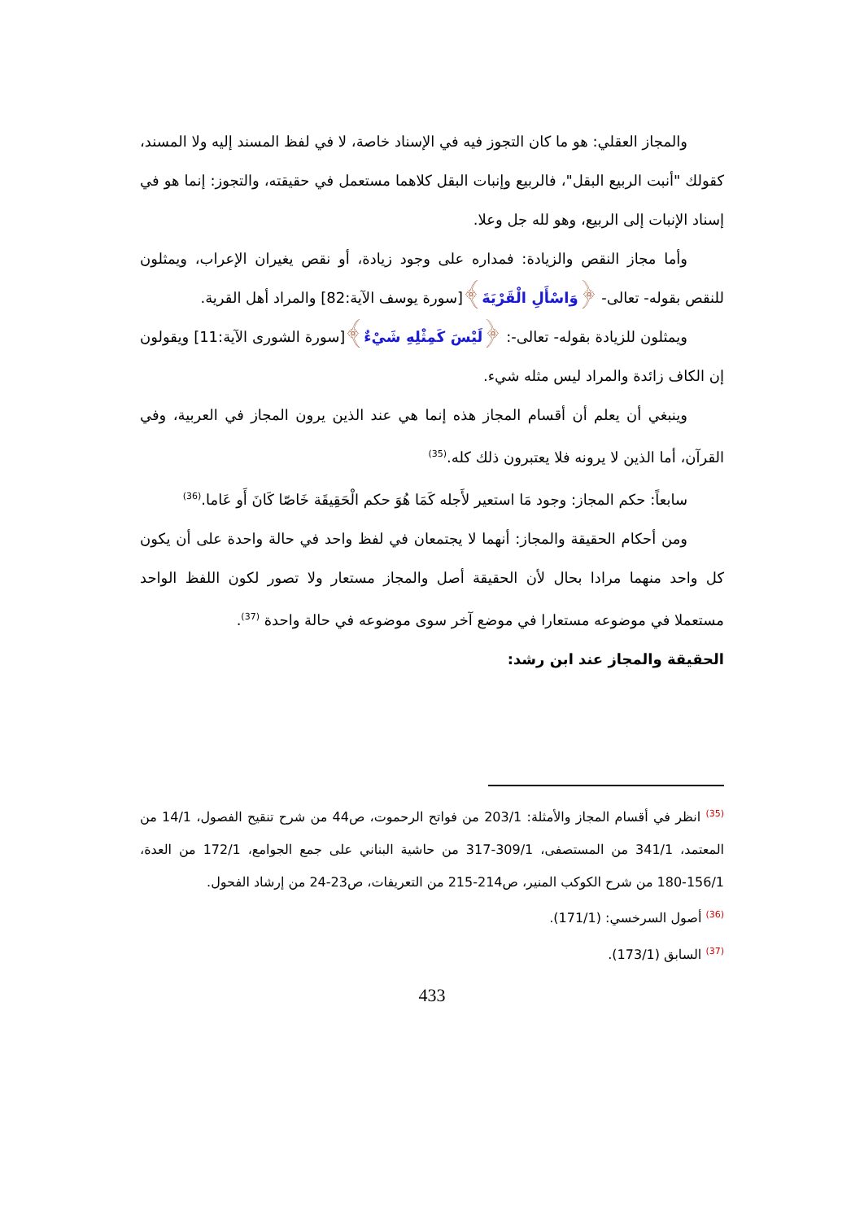والمجاز العقلي: هو ما كان التجوز فيه في الإسناد خاصة، لا في لفظ المسند إليه ولا المسند، كقولك "أنبت الربيع البقل"، فالربيع وإنبات البقل كلاهما مستعمل في حقيقته، والتجوز: إنما هو في إسناد الإنبات إلى الربيع، وهو لله جل وعلا.
وأما مجاز النقص والزيادة: فمداره على وجود زيادة، أو نقص يغيران الإعراب، ويمثلون للنقص بقوله- تعالى- ﴿وَاسْأَلِ الْقَرْيَةَ﴾[سورة يوسف الآية:82] والمراد أهل القرية.
ويمثلون للزيادة بقوله- تعالى-: ﴿لَيْسَ كَمِثْلِهِ شَيْءٌ﴾[سورة الشورى الآية:11] ويقولون إن الكاف زائدة والمراد ليس مثله شيء.
وينبغي أن يعلم أن أقسام المجاز هذه إنما هي عند الذين يرون المجاز في العربية، وفي القرآن، أما الذين لا يرونه فلا يعتبرون ذلك كله.<sup>(35)</sup>
سابعاً: حكم المجاز: وجود مَا استعير لأَجله كَمَا هُوَ حكم الْحَقِيقَة خَاصّا كَانَ أَو عَاما.<sup>(36)</sup>
ومن أحكام الحقيقة والمجاز: أنهما لا يجتمعان في لفظ واحد في حالة واحدة على أن يكون كل واحد منهما مرادا بحال لأن الحقيقة أصل والمجاز مستعار ولا تصور لكون اللفظ الواحد مستعملا في موضوعه مستعارا في موضع آخر سوى موضوعه في حالة واحدة <sup>(37)</sup>.
الحقيقة والمجاز عند ابن رشد:
<sup>(35)</sup> انظر في أقسام المجاز والأمثلة: 203/1 من فواتح الرحموت، ص44 من شرح تنقيح الفصول، 14/1 من المعتمد، 341/1 من المستصفى، 309/1-317 من حاشية البناني على جمع الجوامع، 172/1 من العدة، 156/1-180 من شرح الكوكب المنير، ص214-215 من التعريفات، ص23-24 من إرشاد الفحول.
<sup>(36)</sup> أصول السرخسي: (171/1).
<sup>(37)</sup> السابق (173/1).
433